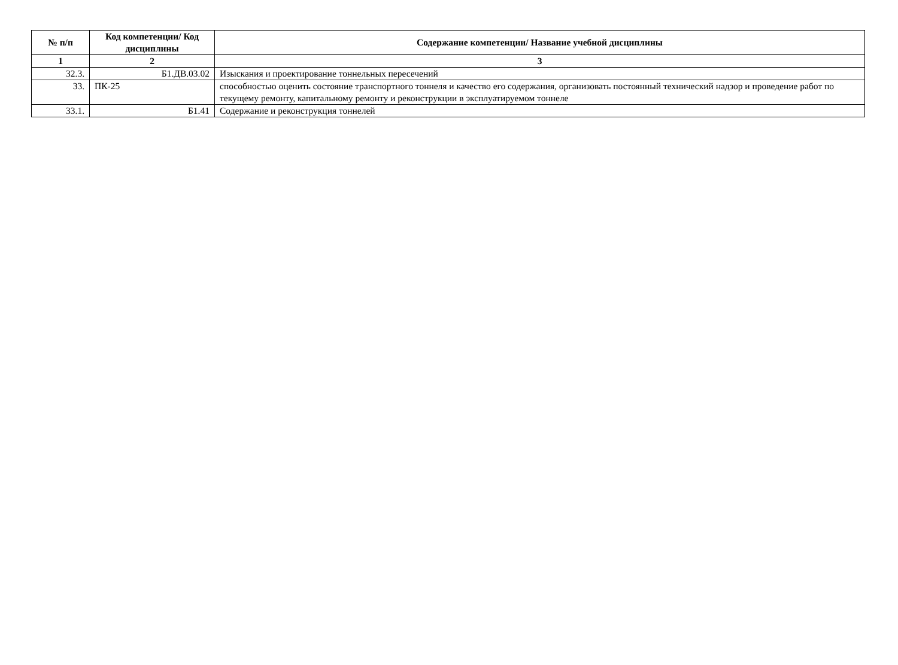| № п/п | Код компетенции/ Код дисциплины | Содержание компетенции/ Название учебной дисциплины |
| --- | --- | --- |
| 1 | 2 | 3 |
| 32.3. | Б1.ДВ.03.02 | Изыскания и проектирование тоннельных пересечений |
| 33. | ПК-25 | способностью оценить состояние транспортного тоннеля и качество его содержания, организовать постоянный технический надзор и проведение работ по текущему ремонту, капитальному ремонту и реконструкции в эксплуатируемом тоннеле |
| 33.1. | Б1.41 | Содержание и реконструкция тоннелей |